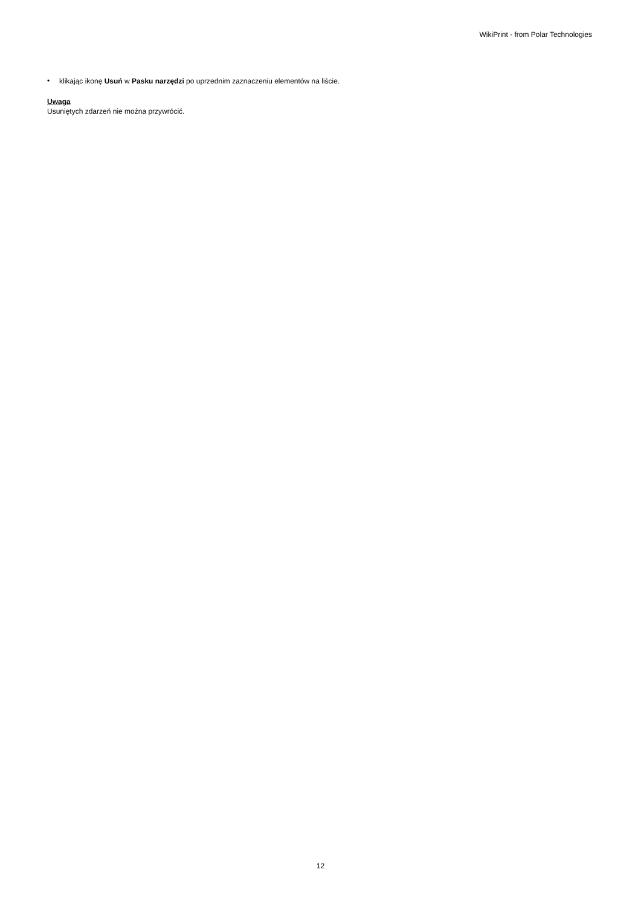WikiPrint - from Polar Technologies
•
klikając ikonę Usuń w Pasku narzędzi po uprzednim zaznaczeniu elementów na liście.
Uwaga
Usuniętych zdarzeń nie można przywrócić.
12